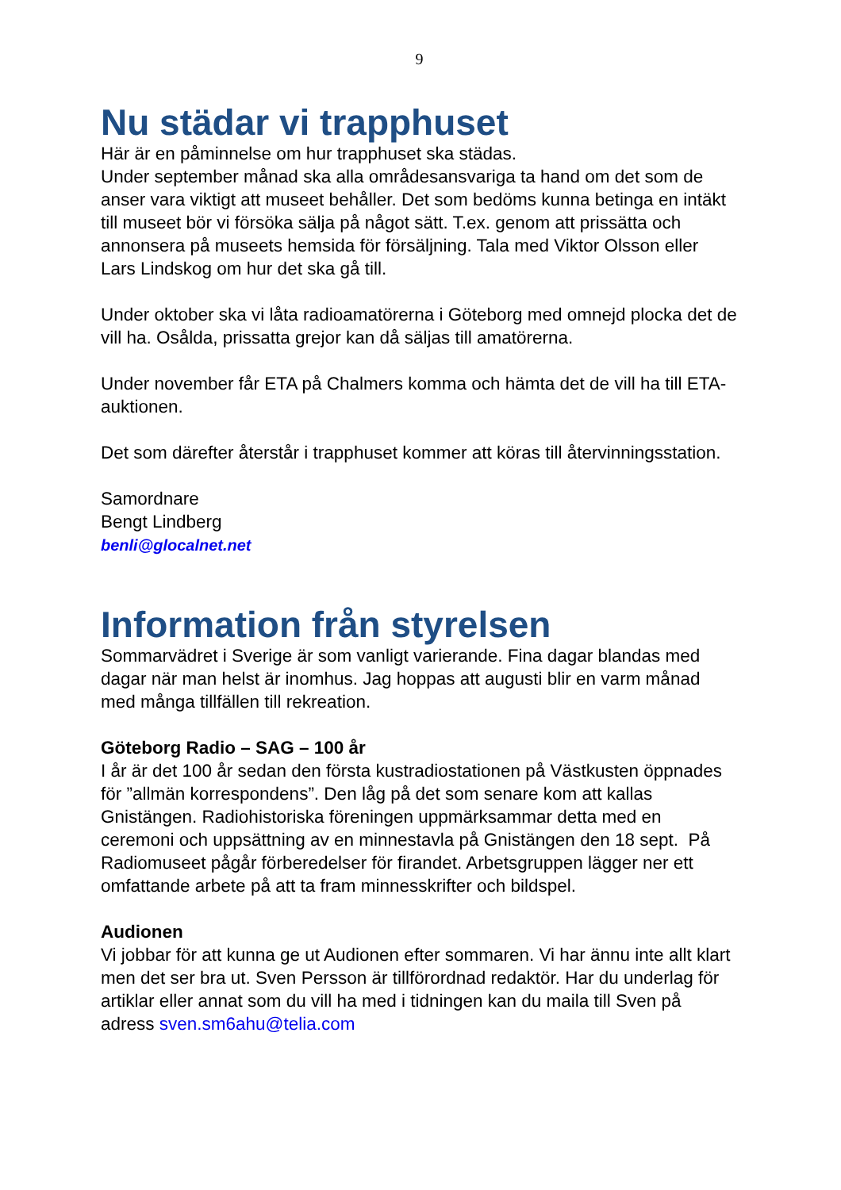9
Nu städar vi trapphuset
Här är en påminnelse om hur trapphuset ska städas.
Under september månad ska alla områdesansvariga ta hand om det som de anser vara viktigt att museet behåller. Det som bedöms kunna betinga en intäkt till museet bör vi försöka sälja på något sätt. T.ex. genom att prissätta och annonsera på museets hemsida för försäljning. Tala med Viktor Olsson eller Lars Lindskog om hur det ska gå till.
Under oktober ska vi låta radioamatörerna i Göteborg med omnejd plocka det de vill ha. Osålda, prissatta grejor kan då säljas till amatörerna.
Under november får ETA på Chalmers komma och hämta det de vill ha till ETA-auktionen.
Det som därefter återstår i trapphuset kommer att köras till återvinningsstation.
Samordnare
Bengt Lindberg
benli@glocalnet.net
Information från styrelsen
Sommarvädret i Sverige är som vanligt varierande. Fina dagar blandas med dagar när man helst är inomhus. Jag hoppas att augusti blir en varm månad med många tillfällen till rekreation.
Göteborg Radio – SAG – 100 år
I år är det 100 år sedan den första kustradiostationen på Västkusten öppnades för ”allmän korrespondens”. Den låg på det som senare kom att kallas Gnistängen. Radiohistoriska föreningen uppmärksammar detta med en ceremoni och uppsättning av en minnestavla på Gnistängen den 18 sept. På Radiomuseet pågår förberedelser för firandet. Arbetsgruppen lägger ner ett omfattande arbete på att ta fram minnesskrifter och bildspel.
Audionen
Vi jobbar för att kunna ge ut Audionen efter sommaren. Vi har ännu inte allt klart men det ser bra ut. Sven Persson är tillförordnad redaktör. Har du underlag för artiklar eller annat som du vill ha med i tidningen kan du maila till Sven på adress sven.sm6ahu@telia.com